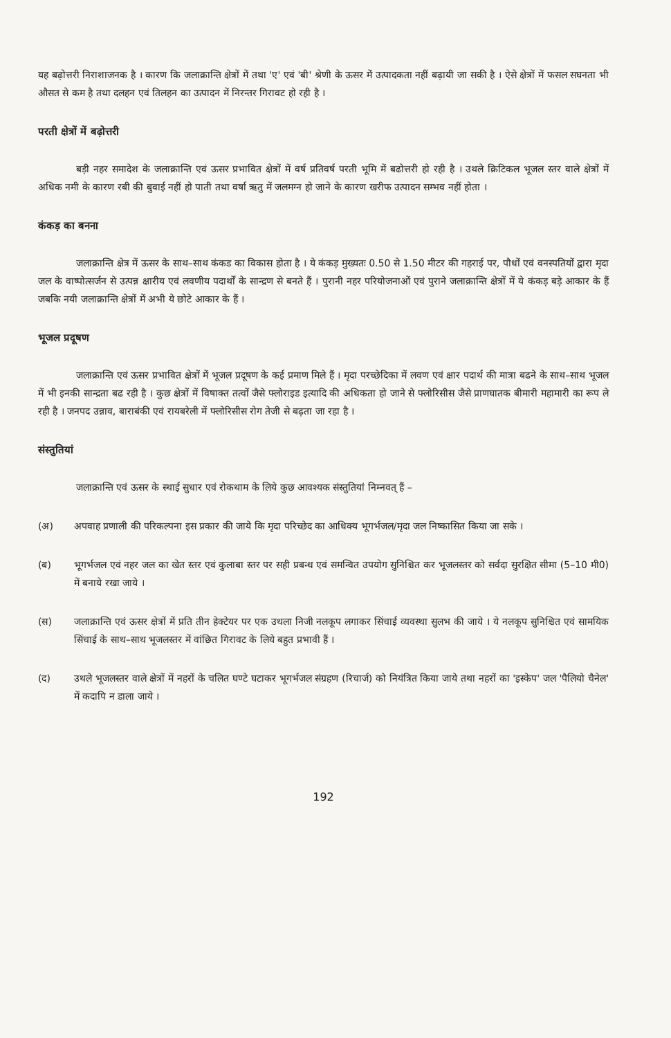यह बढ़ोत्तरी निराशाजनक है । कारण कि जलाक्रान्ति क्षेत्रों में तथा 'ए' एवं 'बी' श्रेणी के ऊसर में उत्पादकता नहीं बढ़ायी जा सकी है । ऐसे क्षेत्रों में फसल सघनता भी औसत से कम है तथा दलहन एवं तिलहन का उत्पादन में निरन्तर गिरावट हो रही है ।
परती क्षेत्रों में बढ़ोत्तरी
बड़ी नहर समादेश के जलाक्रान्ति एवं ऊसर प्रभावित क्षेत्रों में वर्ष प्रतिवर्ष परती भूमि में बढोत्तरी हो रही है । उथले क्रिटिकल भूजल स्तर वाले क्षेत्रों में अधिक नमी के कारण रबी की बुवाई नहीं हो पाती तथा वर्षा ऋतु में जलमग्न हो जाने के कारण खरीफ उत्पादन सम्भव नहीं होता ।
कंकड़ का बनना
जलाक्रान्ति क्षेत्र में ऊसर के साथ–साथ कंकड का विकास होता है । ये कंकड़ मुख्यतः 0.50 से 1.50 मीटर की गहराई पर, पौधों एवं वनस्पतियों द्वारा मृदा जल के वाष्पोत्सर्जन से उत्पन्न क्षारीय एवं लवणीय पदार्थों के सान्द्रण से बनते हैं । पुरानी नहर परियोजनाओं एवं पुराने जलाक्रान्ति क्षेत्रों में ये कंकड़ बड़े आकार के हैं जबकि नयी जलाक्रान्ति क्षेत्रों में अभी ये छोटे आकार के हैं ।
भूजल प्रदूषण
जलाक्रान्ति एवं ऊसर प्रभावित क्षेत्रों में भूजल प्रदूषण के कई प्रमाण मिले हैं । मृदा परच्छेदिका में लवण एवं क्षार पदार्थ की मात्रा बढने के साथ–साथ भूजल में भी इनकी सान्द्रता बढ रही है । कुछ क्षेत्रों में विषाक्त तत्वों जैसे फ्लोराइड इत्यादि की अधिकता हो जाने से फ्लोरिसीस जैसे प्राणघातक बीमारी महामारी का रूप ले रही है । जनपद उन्नाव, बाराबंकी एवं रायबरेली में फ्लोरिसीस रोग तेजी से बढ़ता जा रहा है ।
संस्तुतियां
जलाक्रान्ति एवं ऊसर के स्थाई सुधार एवं रोकथाम के लिये कुछ आवश्यक संस्तुतियां निम्नवत् हैं –
(अ) अपवाह प्रणाली की परिकल्पना इस प्रकार की जाये कि मृदा परिच्छेद का आधिक्य भूगर्भजल/मृदा जल निष्कासित किया जा सके ।
(ब) भूगर्भजल एवं नहर जल का खेत स्तर एवं कुलाबा स्तर पर सही प्रबन्ध एवं समन्वित उपयोग सुनिश्चित कर भूजलस्तर को सर्वदा सुरक्षित सीमा (5–10 मी0) में बनाये रखा जाये ।
(स) जलाक्रान्ति एवं ऊसर क्षेत्रों में प्रति तीन हेक्टेयर पर एक उथला निजी नलकूप लगाकर सिंचाई व्यवस्था सुलभ की जाये । ये नलकूप सुनिश्चित एवं सामयिक सिंचाई के साथ–साथ भूजलस्तर में वांछित गिरावट के लिये बहुत प्रभावी हैं ।
(द) उथले भूजलस्तर वाले क्षेत्रों में नहरों के चलित घण्टे घटाकर भूगर्भजल संग्रहण (रिचार्ज) को नियंत्रित किया जाये तथा नहरों का 'इस्केप' जल 'पैलियो चैनेल' में कदापि न डाला जाये ।
192